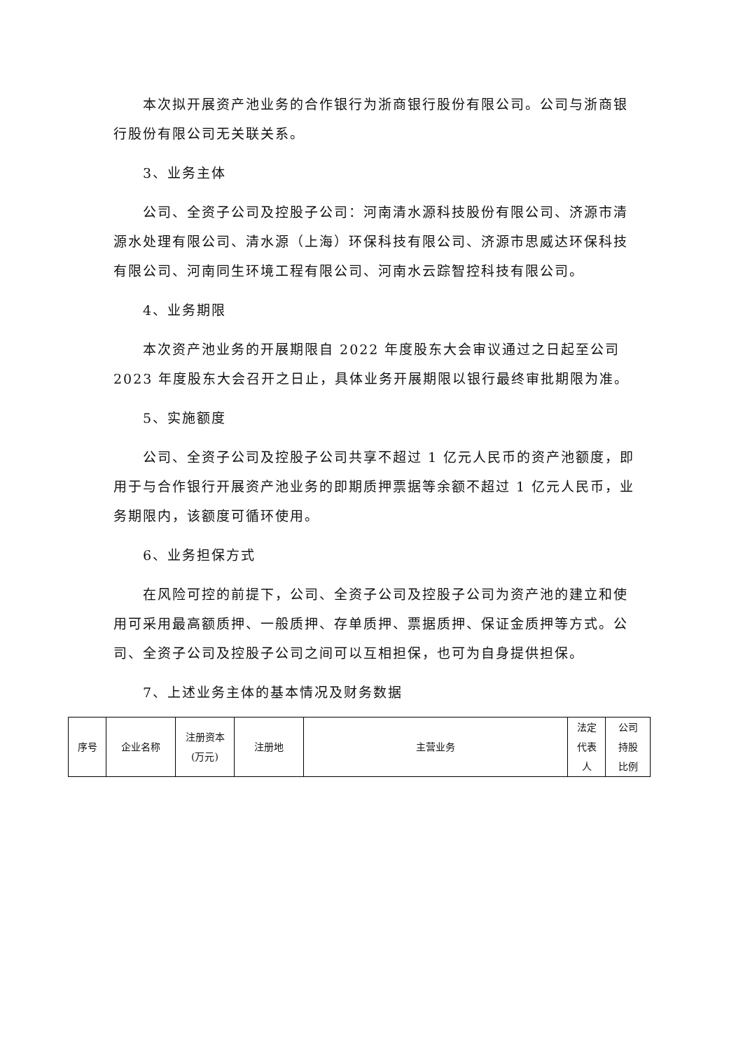本次拟开展资产池业务的合作银行为浙商银行股份有限公司。公司与浙商银行股份有限公司无关联关系。
3、业务主体
公司、全资子公司及控股子公司：河南清水源科技股份有限公司、济源市清源水处理有限公司、清水源（上海）环保科技有限公司、济源市思威达环保科技有限公司、河南同生环境工程有限公司、河南水云踪智控科技有限公司。
4、业务期限
本次资产池业务的开展期限自 2022 年度股东大会审议通过之日起至公司2023 年度股东大会召开之日止，具体业务开展期限以银行最终审批期限为准。
5、实施额度
公司、全资子公司及控股子公司共享不超过 1 亿元人民币的资产池额度，即用于与合作银行开展资产池业务的即期质押票据等余额不超过 1 亿元人民币，业务期限内，该额度可循环使用。
6、业务担保方式
在风险可控的前提下，公司、全资子公司及控股子公司为资产池的建立和使用可采用最高额质押、一般质押、存单质押、票据质押、保证金质押等方式。公司、全资子公司及控股子公司之间可以互相担保，也可为自身提供担保。
7、上述业务主体的基本情况及财务数据
| 序号 | 企业名称 | 注册资本 (万元) | 注册地 | 主营业务 | 法定 代表 人 | 公司 持股 比例 |